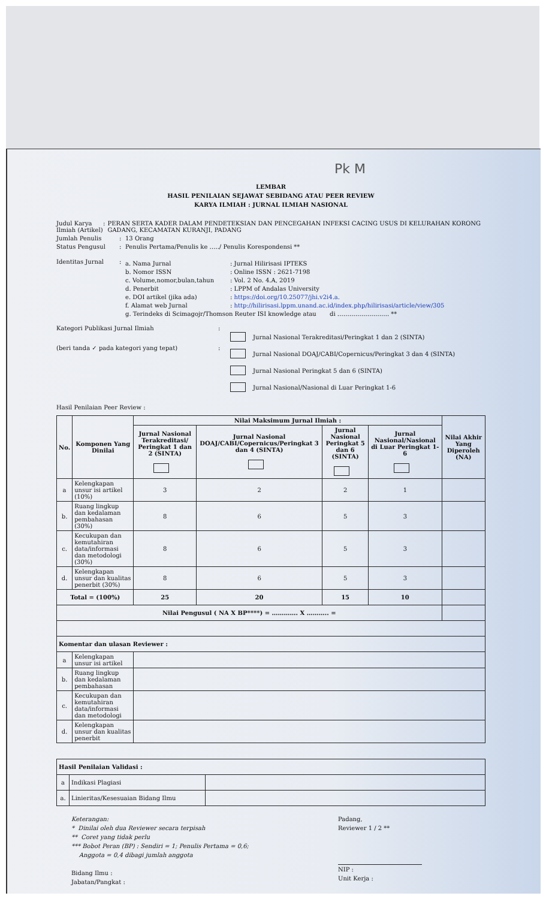Pk M
LEMBAR
HASIL PENILAIAN SEJAWAT SEBIDANG ATAU PEER REVIEW
KARYA ILMIAH : JURNAL ILMIAH NASIONAL
Judul Karya Ilmiah (Artikel)
: PERAN SERTA KADER DALAM PENDETEKSIAN DAN PENCEGAHAN INFEKSI CACING USUS DI KELURAHAN KORONG GADANG, KECAMATAN KURANJI, PADANG
Jumlah Penulis : 13 Orang
Status Pengusul : Penulis Pertama/Penulis ke …../ Penulis Korespondensi **
Identitas Jurnal :
a. Nama Jurnal : Jurnal Hilirisasi IPTEKS
b. Nomor ISSN : Online ISSN : 2621-7198
c. Volume,nomor,bulan,tahun : Vol. 2 No. 4.A, 2019
d. Penerbit : LPPM of Andalas University
e. DOI artikel (jika ada) : https://doi.org/10.25077/jhi.v2i4.a.
f. Alamat web Jurnal : http://hilirisasi.lppm.unand.ac.id/index.php/hilirisasi/article/view/305
g. Terindeks di Scimagojr/Thomson Reuter ISI knowledge atau di …………………….. **
Kategori Publikasi Jurnal Ilmiah
(beri tanda ✓ pada kategori yang tepat)
:
:
Jurnal Nasional Terakreditasi/Peringkat 1 dan 2 (SINTA)
Jurnal Nasional DOAJ/CABI/Copernicus/Peringkat 3 dan 4 (SINTA)
Jurnal Nasional Peringkat 5 dan 6 (SINTA)
Jurnal Nasional/Nasional di Luar Peringkat 1-6
Hasil Penilaian Peer Review :
| No. | Komponen Yang Dinilai | Nilai Maksimum Jurnal Ilmiah : | | | | Nilai Akhir Yang Diperoleh (NA) |
| --- | --- | --- | --- | --- | --- | --- |
| | | Jurnal Nasional Terakreditasi/ Peringkat 1 dan 2 (SINTA) | Jurnal Nasional DOAJ/CABI/Copernicus/Peringkat 3 dan 4 (SINTA) | Jurnal Nasional Peringkat 5 dan 6 (SINTA) | Jurnal Nasional/Nasional di Luar Peringkat 1-6 | |
| a | Kelengkapan unsur isi artikel (10%) | 3 | 2 | 2 | 1 | |
| b. | Ruang lingkup dan kedalaman pembahasan (30%) | 8 | 6 | 5 | 3 | |
| c. | Kecukupan dan kemutahiran data/informasi dan metodologi (30%) | 8 | 6 | 5 | 3 | |
| d. | Kelengkapan unsur dan kualitas penerbit (30%) | 8 | 6 | 5 | 3 | |
| Total = (100%) | | 25 | 20 | 15 | 10 | |
| Nilai Pengusul ( NA X BP****) = …………. X ……….. = | | | | | | |
| Komentar dan ulasan Reviewer : | | | | | | |
| a | Kelengkapan unsur isi artikel | | | | | |
| b. | Ruang lingkup dan kedalaman pembahasan | | | | | |
| c. | Kecukupan dan kemutahiran data/informasi dan metodologi | | | | | |
| d. | Kelengkapan unsur dan kualitas penerbit | | | | | |
| Hasil Penilaian Validasi : | | |
| --- | --- | --- |
| a | Indikasi Plagiasi | |
| a. | Linieritas/Kesesuaian Bidang Ilmu | |
Keterangan:
* Dinilai oleh dua Reviewer secara terpisah
** Coret yang tidak perlu
*** Bobot Peran (BP) : Sendiri = 1; Penulis Pertama = 0,6;
Anggota = 0,4 dibagi jumlah anggota
Bidang Ilmu :
Jabatan/Pangkat :
Padang,
Reviewer 1 / 2 **
NIP :
Unit Kerja :